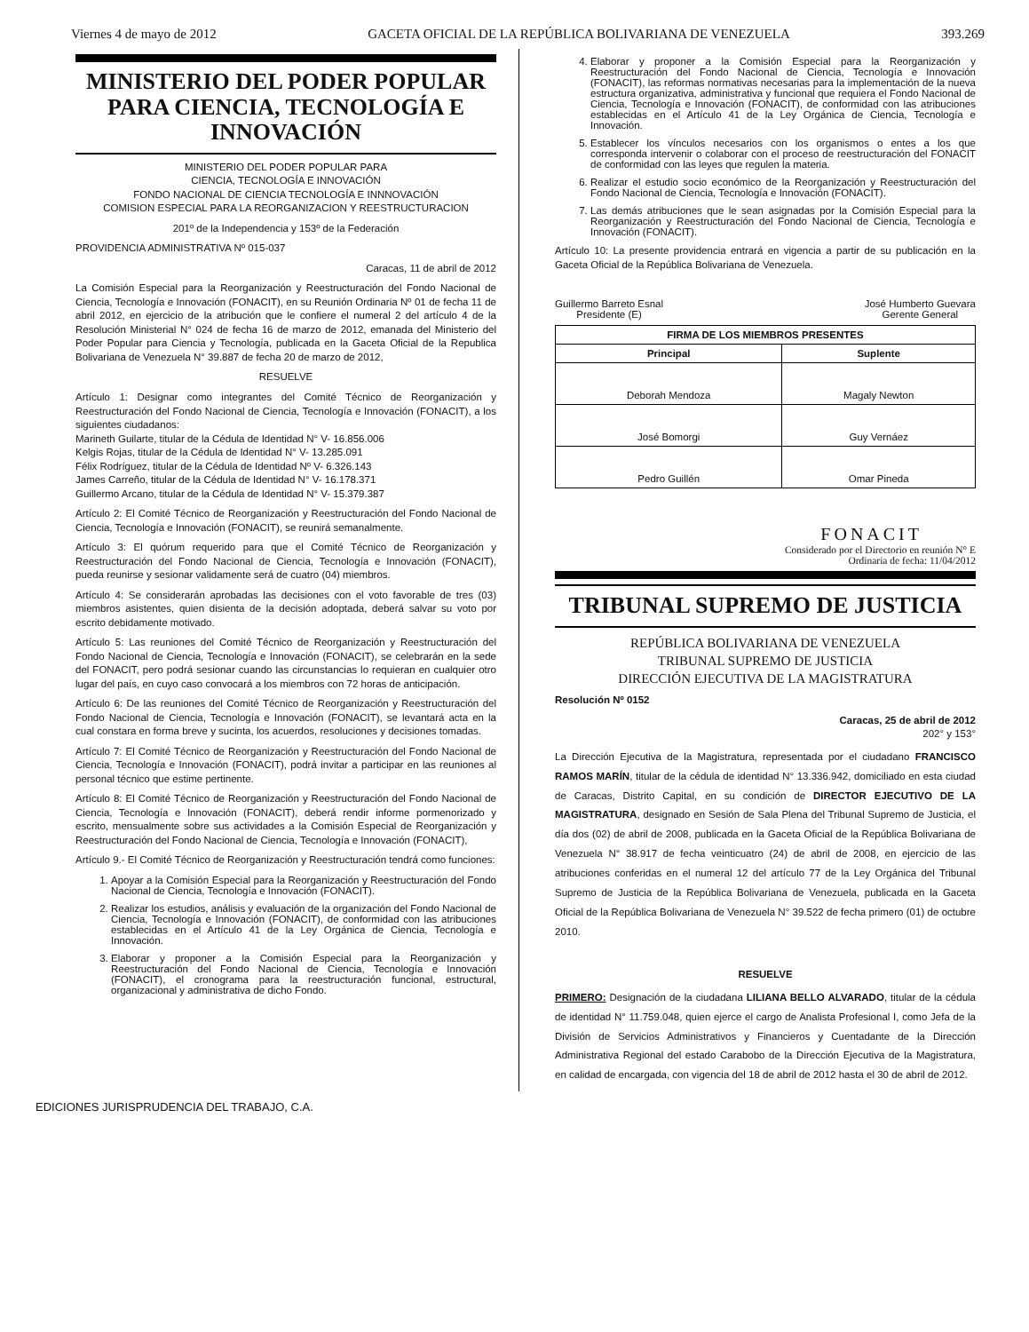Viernes 4 de mayo de 2012 GACETA OFICIAL DE LA REPÚBLICA BOLIVARIANA DE VENEZUELA 393.269
MINISTERIO DEL PODER POPULAR PARA CIENCIA, TECNOLOGÍA E INNOVACIÓN
MINISTERIO DEL PODER POPULAR PARA
CIENCIA, TECNOLOGÍA E INNOVACIÓN
FONDO NACIONAL DE CIENCIA TECNOLOGÍA E INNNOVACIÓN
COMISION ESPECIAL PARA LA REORGANIZACION Y REESTRUCTURACION
201º de la Independencia y 153º de la Federación
PROVIDENCIA ADMINISTRATIVA Nº 015-037
Caracas, 11 de abril de 2012
La Comisión Especial para la Reorganización y Reestructuración del Fondo Nacional de Ciencia, Tecnología e Innovación (FONACIT), en su Reunión Ordinaria Nº 01 de fecha 11 de abril 2012, en ejercicio de la atribución que le confiere el numeral 2 del artículo 4 de la Resolución Ministerial N° 024 de fecha 16 de marzo de 2012, emanada del Ministerio del Poder Popular para Ciencia y Tecnología, publicada en la Gaceta Oficial de la Republica Bolivariana de Venezuela N° 39.887 de fecha 20 de marzo de 2012,
RESUELVE
Artículo 1: Designar como integrantes del Comité Técnico de Reorganización y Reestructuración del Fondo Nacional de Ciencia, Tecnología e Innovación (FONACIT), a los siguientes ciudadanos:
Marineth Guilarte, titular de la Cédula de Identidad N° V- 16.856.006
Kelgis Rojas, titular de la Cédula de Identidad N° V- 13.285.091
Félix Rodríguez, titular de la Cédula de Identidad Nº V- 6.326.143
James Carreño, titular de la Cédula de Identidad N° V- 16.178.371
Guillermo Arcano, titular de la Cédula de Identidad N° V- 15.379.387
Artículo 2: El Comité Técnico de Reorganización y Reestructuración del Fondo Nacional de Ciencia, Tecnología e Innovación (FONACIT), se reunirá semanalmente.
Artículo 3: El quórum requerido para que el Comité Técnico de Reorganización y Reestructuración del Fondo Nacional de Ciencia, Tecnología e Innovación (FONACIT), pueda reunirse y sesionar validamente será de cuatro (04) miembros.
Artículo 4: Se considerarán aprobadas las decisiones con el voto favorable de tres (03) miembros asistentes, quien disienta de la decisión adoptada, deberá salvar su voto por escrito debidamente motivado.
Artículo 5: Las reuniones del Comité Técnico de Reorganización y Reestructuración del Fondo Nacional de Ciencia, Tecnología e Innovación (FONACIT), se celebrarán en la sede del FONACIT, pero podrá sesionar cuando las circunstancias lo requieran en cualquier otro lugar del país, en cuyo caso convocará a los miembros con 72 horas de anticipación.
Artículo 6: De las reuniones del Comité Técnico de Reorganización y Reestructuración del Fondo Nacional de Ciencia, Tecnología e Innovación (FONACIT), se levantará acta en la cual constara en forma breve y sucinta, los acuerdos, resoluciones y decisiones tomadas.
Artículo 7: El Comité Técnico de Reorganización y Reestructuración del Fondo Nacional de Ciencia, Tecnología e Innovación (FONACIT), podrá invitar a participar en las reuniones al personal técnico que estime pertinente.
Artículo 8: El Comité Técnico de Reorganización y Reestructuración del Fondo Nacional de Ciencia, Tecnología e Innovación (FONACIT), deberá rendir informe pormenorizado y escrito, mensualmente sobre sus actividades a la Comisión Especial de Reorganización y Reestructuración del Fondo Nacional de Ciencia, Tecnología e Innovación (FONACIT),
Artículo 9.- El Comité Técnico de Reorganización y Reestructuración tendrá como funciones:
1. Apoyar a la Comisión Especial para la Reorganización y Reestructuración del Fondo Nacional de Ciencia, Tecnología e Innovación (FONACIT).
2. Realizar los estudios, análisis y evaluación de la organización del Fondo Nacional de Ciencia, Tecnología e Innovación (FONACIT), de conformidad con las atribuciones establecidas en el Artículo 41 de la Ley Orgánica de Ciencia, Tecnología e Innovación.
3. Elaborar y proponer a la Comisión Especial para la Reorganización y Reestructuración del Fondo Nacional de Ciencia, Tecnología e Innovación (FONACIT), el cronograma para la reestructuración funcional, estructural, organizacional y administrativa de dicho Fondo.
4. Elaborar y proponer a la Comisión Especial para la Reorganización y Reestructuración del Fondo Nacional de Ciencia, Tecnología e Innovación (FONACIT), las reformas normativas necesarias para la implementación de la nueva estructura organizativa, administrativa y funcional que requiera el Fondo Nacional de Ciencia, Tecnología e Innovación (FONACIT), de conformidad con las atribuciones establecidas en el Artículo 41 de la Ley Orgánica de Ciencia, Tecnología e Innovación.
5. Establecer los vínculos necesarios con los organismos o entes a los que corresponda intervenir o colaborar con el proceso de reestructuración del FONACIT de conformidad con las leyes que regulen la materia.
6. Realizar el estudio socio económico de la Reorganización y Reestructuración del Fondo Nacional de Ciencia, Tecnología e Innovación (FONACIT).
7. Las demás atribuciones que le sean asignadas por la Comisión Especial para la Reorganización y Reestructuración del Fondo Nacional de Ciencia, Tecnología e Innovación (FONACIT).
Artículo 10: La presente providencia entrará en vigencia a partir de su publicación en la Gaceta Oficial de la República Bolivariana de Venezuela.
Guillermo Barreto Esnal
Presidente (E)
José Humberto Guevara
Gerente General
| FIRMA DE LOS MIEMBROS PRESENTES | |
| --- | --- |
| Principal | Suplente |
| Deborah Mendoza | Magaly Newton |
| José Bomorgi | Guy Vernáez |
| Pedro Guillén | Omar Pineda |
FONACIT
Considerado por el Directorio en reunión N° E
Ordinaria de fecha: 11/04/2012
TRIBUNAL SUPREMO DE JUSTICIA
REPÚBLICA BOLIVARIANA DE VENEZUELA
TRIBUNAL SUPREMO DE JUSTICIA
DIRECCIÓN EJECUTIVA DE LA MAGISTRATURA
Resolución Nº 0152
Caracas, 25 de abril de 2012
202° y 153°
La Dirección Ejecutiva de la Magistratura, representada por el ciudadano FRANCISCO RAMOS MARÍN, titular de la cédula de identidad N° 13.336.942, domiciliado en esta ciudad de Caracas, Distrito Capital, en su condición de DIRECTOR EJECUTIVO DE LA MAGISTRATURA, designado en Sesión de Sala Plena del Tribunal Supremo de Justicia, el día dos (02) de abril de 2008, publicada en la Gaceta Oficial de la República Bolivariana de Venezuela N° 38.917 de fecha veinticuatro (24) de abril de 2008, en ejercicio de las atribuciones conferidas en el numeral 12 del artículo 77 de la Ley Orgánica del Tribunal Supremo de Justicia de la República Bolivariana de Venezuela, publicada en la Gaceta Oficial de la República Bolivariana de Venezuela N° 39.522 de fecha primero (01) de octubre 2010.
RESUELVE
PRIMERO: Designación de la ciudadana LILIANA BELLO ALVARADO, titular de la cédula de identidad N° 11.759.048, quien ejerce el cargo de Analista Profesional I, como Jefa de la División de Servicios Administrativos y Financieros y Cuentadante de la Dirección Administrativa Regional del estado Carabobo de la Dirección Ejecutiva de la Magistratura, en calidad de encargada, con vigencia del 18 de abril de 2012 hasta el 30 de abril de 2012.
EDICIONES JURISPRUDENCIA DEL TRABAJO, C.A.